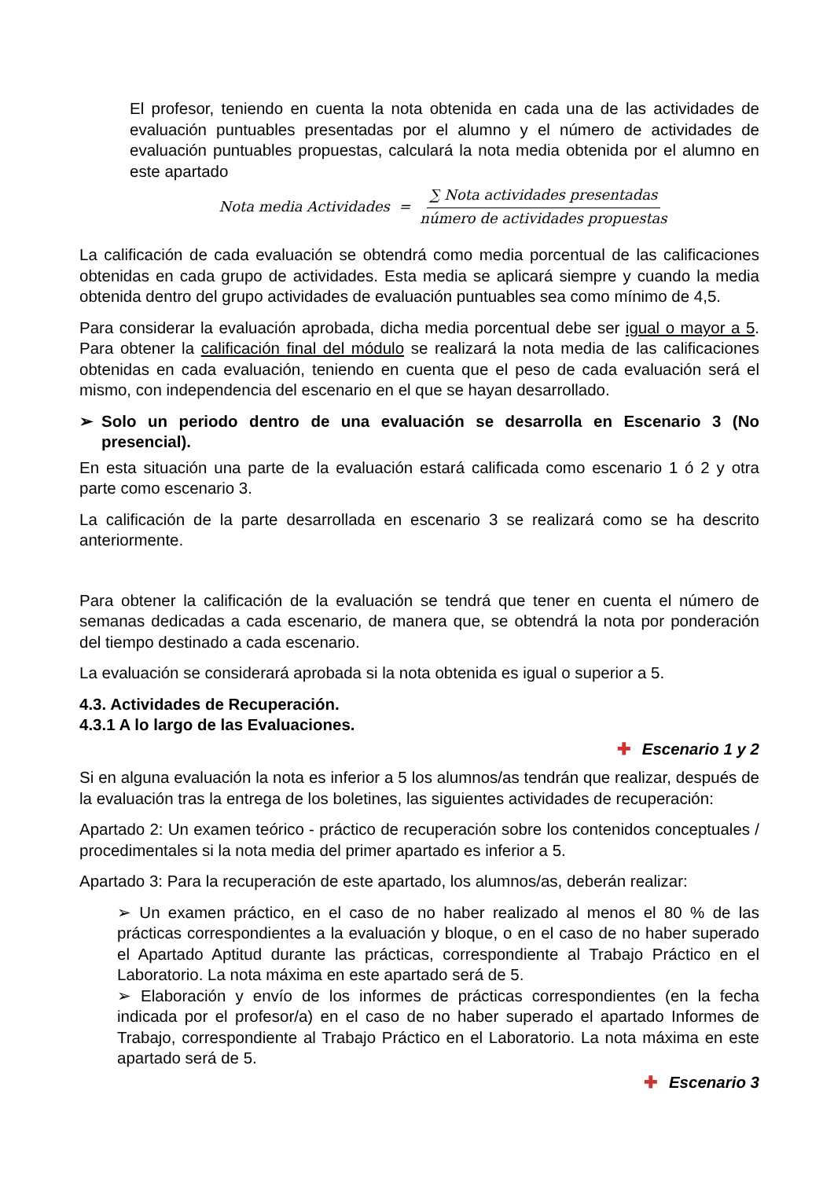El profesor, teniendo en cuenta la nota obtenida en cada una de las actividades de evaluación puntuables presentadas por el alumno y el número de actividades de evaluación puntuables propuestas, calculará la nota media obtenida por el alumno en este apartado
Nota media Actividades = ∑ Nota actividades presentadas número de actividades propuestas
La calificación de cada evaluación se obtendrá como media porcentual de las calificaciones obtenidas en cada grupo de actividades. Esta media se aplicará siempre y cuando la media obtenida dentro del grupo actividades de evaluación puntuables sea como mínimo de 4,5.
Para considerar la evaluación aprobada, dicha media porcentual debe ser igual o mayor a 5. Para obtener la calificación final del módulo se realizará la nota media de las calificaciones obtenidas en cada evaluación, teniendo en cuenta que el peso de cada evaluación será el mismo, con independencia del escenario en el que se hayan desarrollado.
➢ Solo un periodo dentro de una evaluación se desarrolla en Escenario 3 (No presencial).
En esta situación una parte de la evaluación estará calificada como escenario 1 ó 2 y otra parte como escenario 3.
La calificación de la parte desarrollada en escenario 3 se realizará como se ha descrito anteriormente.
Para obtener la calificación de la evaluación se tendrá que tener en cuenta el número de semanas dedicadas a cada escenario, de manera que, se obtendrá la nota por ponderación del tiempo destinado a cada escenario.
La evaluación se considerará aprobada si la nota obtenida es igual o superior a 5.
4.3. Actividades de Recuperación.
4.3.1 A lo largo de las Evaluaciones.
✚ Escenario 1 y 2
Si en alguna evaluación la nota es inferior a 5 los alumnos/as tendrán que realizar, después de la evaluación tras la entrega de los boletines, las siguientes actividades de recuperación:
Apartado 2: Un examen teórico - práctico de recuperación sobre los contenidos conceptuales / procedimentales si la nota media del primer apartado es inferior a 5.
Apartado 3: Para la recuperación de este apartado, los alumnos/as, deberán realizar:
➢ Un examen práctico, en el caso de no haber realizado al menos el 80 % de las prácticas correspondientes a la evaluación y bloque, o en el caso de no haber superado el Apartado Aptitud durante las prácticas, correspondiente al Trabajo Práctico en el Laboratorio. La nota máxima en este apartado será de 5.
➢ Elaboración y envío de los informes de prácticas correspondientes (en la fecha indicada por el profesor/a) en el caso de no haber superado el apartado Informes de Trabajo, correspondiente al Trabajo Práctico en el Laboratorio. La nota máxima en este apartado será de 5.
✚ Escenario 3